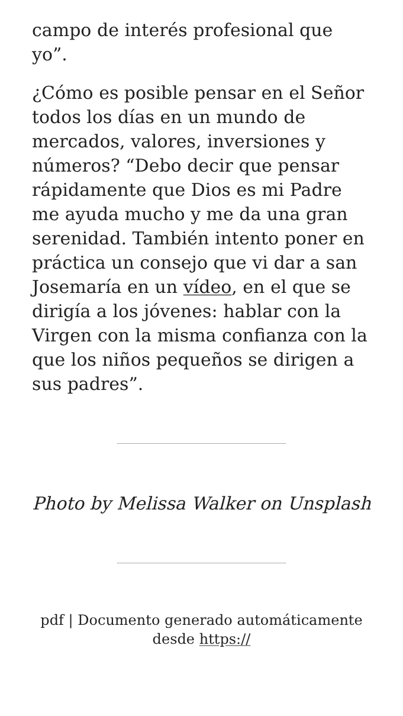campo de interés profesional que yo”.
¿Cómo es posible pensar en el Señor todos los días en un mundo de mercados, valores, inversiones y números? “Debo decir que pensar rápidamente que Dios es mi Padre me ayuda mucho y me da una gran serenidad. También intento poner en práctica un consejo que vi dar a san Josemaría en un vídeo, en el que se dirigía a los jóvenes: hablar con la Virgen con la misma confianza con la que los niños pequeños se dirigen a sus padres”.
Photo by Melissa Walker on Unsplash
pdf | Documento generado automáticamente desde https://